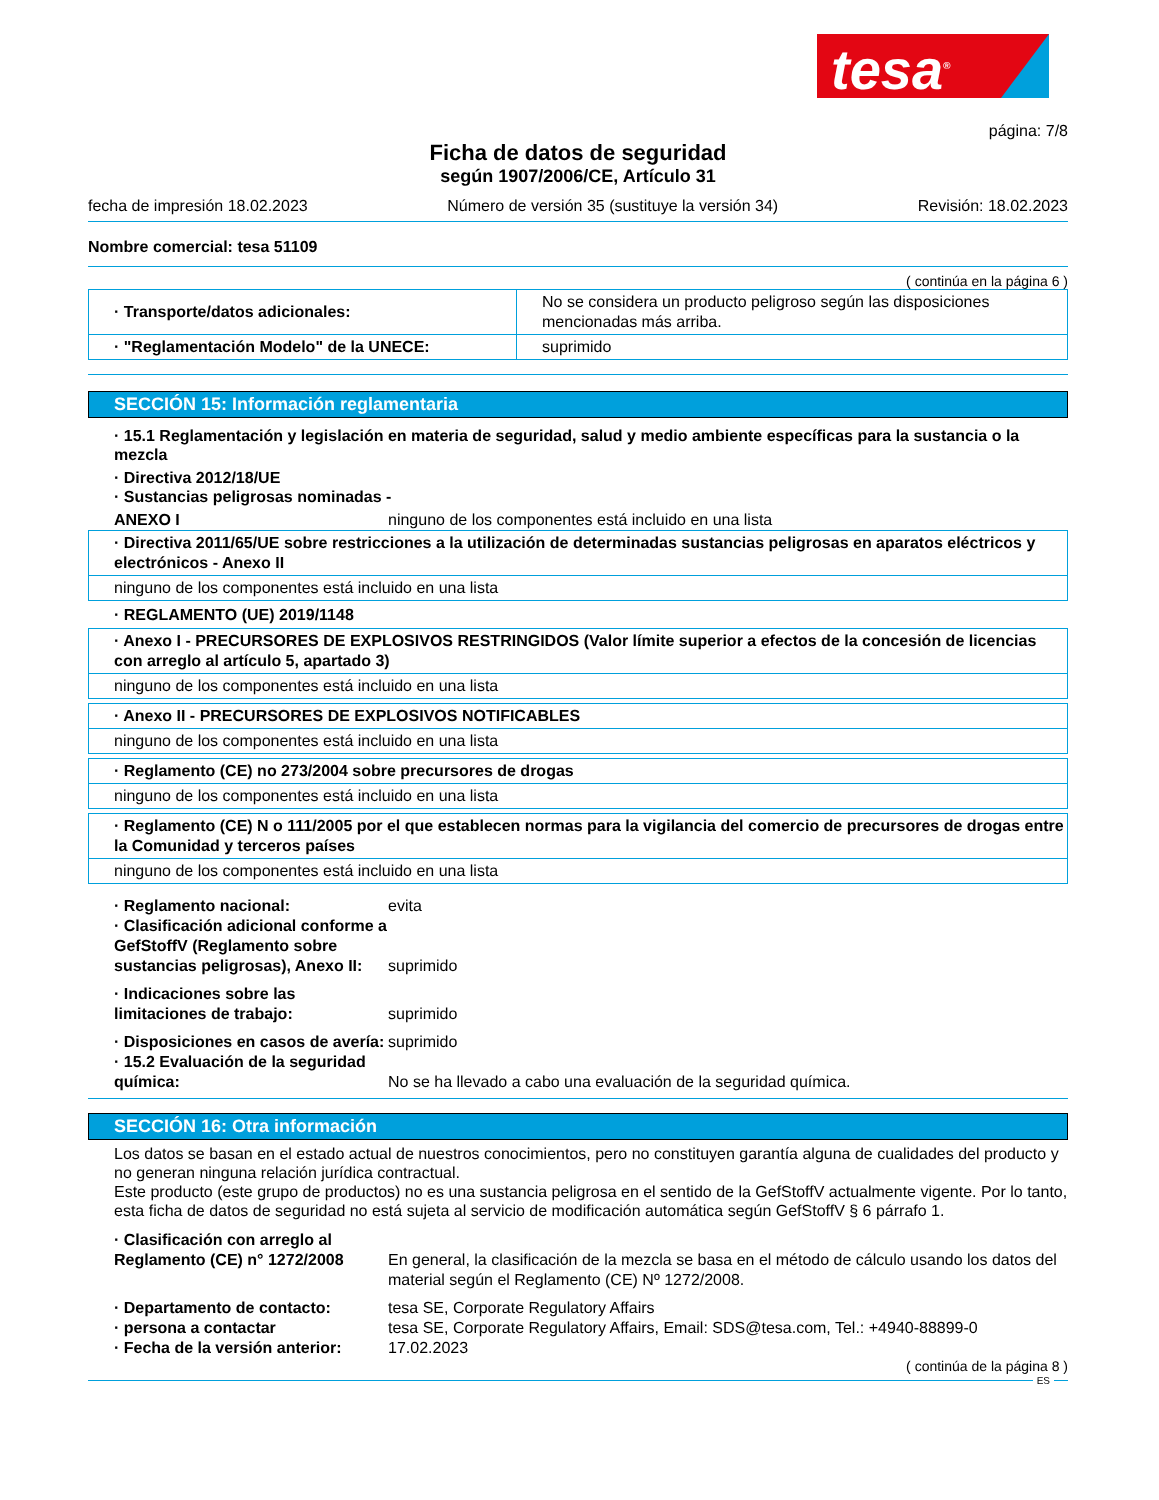tesa<sup>®</sup>
página: 7/8
Ficha de datos de seguridad
según 1907/2006/CE, Artículo 31
fecha de impresión 18.02.2023 Número de versión 35 (sustituye la versión 34) Revisión: 18.02.2023
Nombre comercial: tesa 51109
( continúa en la página 6 )
| · Transporte/datos adicionales: | No se considera un producto peligroso según las disposiciones mencionadas más arriba. |
| · "Reglamentación Modelo" de la UNECE: | suprimido |
SECCIÓN 15: Información reglamentaria
· 15.1 Reglamentación y legislación en materia de seguridad, salud y medio ambiente específicas para la sustancia o la mezcla
· Directiva 2012/18/UE
· Sustancias peligrosas nominadas -
ANEXO I ninguno de los componentes está incluido en una lista
| · Directiva 2011/65/UE sobre restricciones a la utilización de determinadas sustancias peligrosas en aparatos eléctricos y electrónicos - Anexo II |
| ninguno de los componentes está incluido en una lista |
· REGLAMENTO (UE) 2019/1148
| · Anexo I - PRECURSORES DE EXPLOSIVOS RESTRINGIDOS (Valor límite superior a efectos de la concesión de licencias con arreglo al artículo 5, apartado 3) |
| ninguno de los componentes está incluido en una lista |
| · Anexo II - PRECURSORES DE EXPLOSIVOS NOTIFICABLES |
| ninguno de los componentes está incluido en una lista |
| · Reglamento (CE) no 273/2004 sobre precursores de drogas |
| ninguno de los componentes está incluido en una lista |
| · Reglamento (CE) N o 111/2005 por el que establecen normas para la vigilancia del comercio de precursores de drogas entre la Comunidad y terceros países |
| ninguno de los componentes está incluido en una lista |
· Reglamento nacional: evita
· Clasificación adicional conforme a GefStoffV (Reglamento sobre sustancias peligrosas), Anexo II: suprimido
· Indicaciones sobre las limitaciones de trabajo: suprimido
· Disposiciones en casos de avería: suprimido
· 15.2 Evaluación de la seguridad química: No se ha llevado a cabo una evaluación de la seguridad química.
SECCIÓN 16: Otra información
Los datos se basan en el estado actual de nuestros conocimientos, pero no constituyen garantía alguna de cualidades del producto y no generan ninguna relación jurídica contractual.
Este producto (este grupo de productos) no es una sustancia peligrosa en el sentido de la GefStoffV actualmente vigente. Por lo tanto, esta ficha de datos de seguridad no está sujeta al servicio de modificación automática según GefStoffV § 6 párrafo 1.
· Clasificación con arreglo al Reglamento (CE) n° 1272/2008 En general, la clasificación de la mezcla se basa en el método de cálculo usando los datos del material según el Reglamento (CE) Nº 1272/2008.
· Departamento de contacto: tesa SE, Corporate Regulatory Affairs
· persona a contactar tesa SE, Corporate Regulatory Affairs, Email: SDS@tesa.com, Tel.: +4940-88899-0
· Fecha de la versión anterior: 17.02.2023
( continúa de la página 8 )
ES